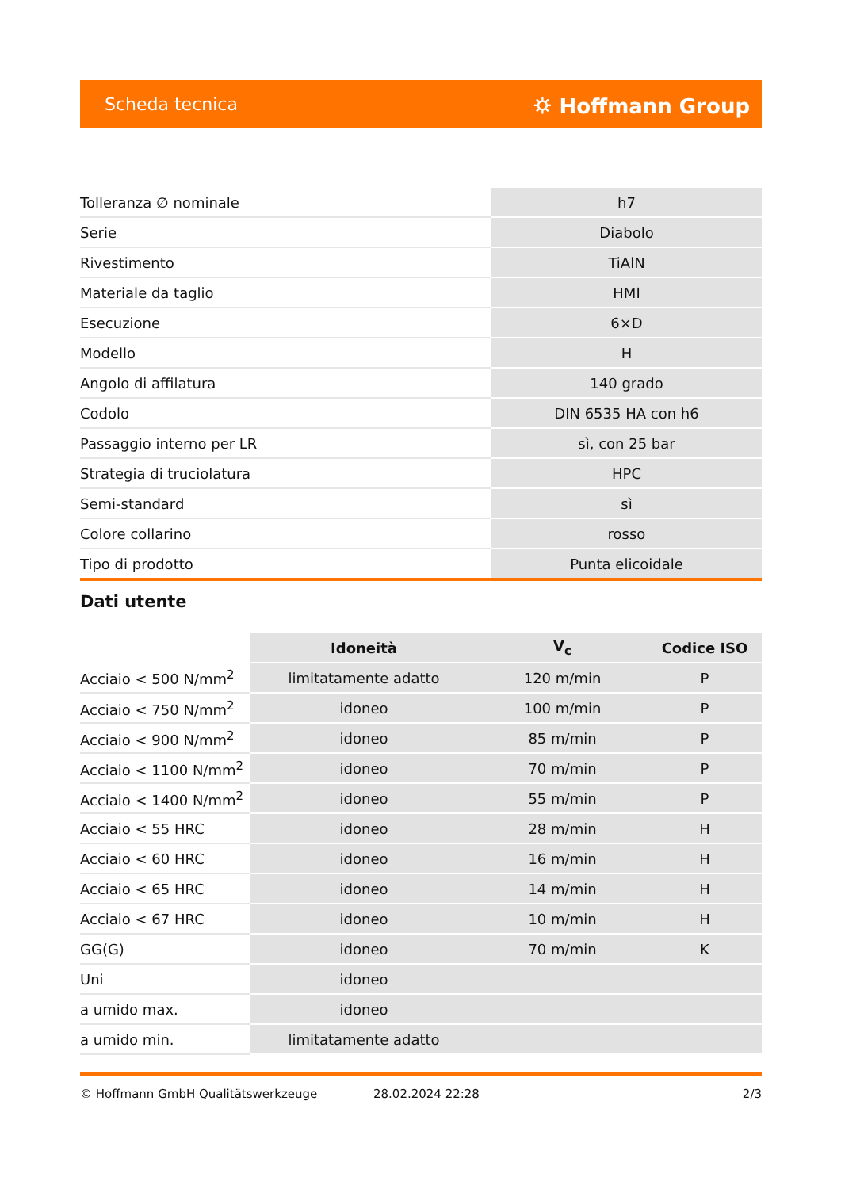Scheda tecnica ⛭ Hoffmann Group
| Tolleranza ∅ nominale | h7 |
| Serie | Diabolo |
| Rivestimento | TiAlN |
| Materiale da taglio | HMI |
| Esecuzione | 6×D |
| Modello | H |
| Angolo di affilatura | 140 grado |
| Codolo | DIN 6535 HA con h6 |
| Passaggio interno per LR | sì, con 25 bar |
| Strategia di truciolatura | HPC |
| Semi-standard | sì |
| Colore collarino | rosso |
| Tipo di prodotto | Punta elicoidale |
Dati utente
| | Idoneità | V<sub>c</sub> | Codice ISO |
| Acciaio < 500 N/mm<sup>2</sup> | limitatamente adatto | 120 m/min | P |
| Acciaio < 750 N/mm<sup>2</sup> | idoneo | 100 m/min | P |
| Acciaio < 900 N/mm<sup>2</sup> | idoneo | 85 m/min | P |
| Acciaio < 1100 N/mm<sup>2</sup> | idoneo | 70 m/min | P |
| Acciaio < 1400 N/mm<sup>2</sup> | idoneo | 55 m/min | P |
| Acciaio < 55 HRC | idoneo | 28 m/min | H |
| Acciaio < 60 HRC | idoneo | 16 m/min | H |
| Acciaio < 65 HRC | idoneo | 14 m/min | H |
| Acciaio < 67 HRC | idoneo | 10 m/min | H |
| GG(G) | idoneo | 70 m/min | K |
| Uni | idoneo | | |
| a umido max. | idoneo | | |
| a umido min. | limitatamente adatto | | |
© Hoffmann GmbH Qualitätswerkzeuge 28.02.2024 22:28 2/3